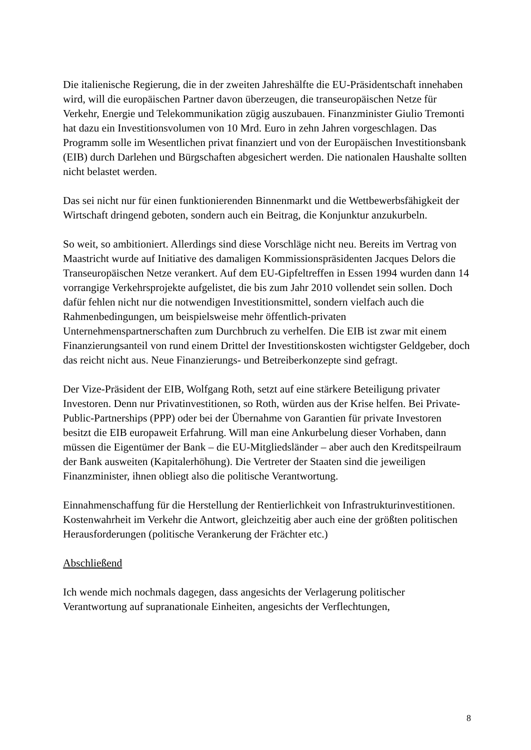Die italienische Regierung, die in der zweiten Jahreshälfte die EU-Präsidentschaft innehaben wird, will die europäischen Partner davon überzeugen, die transeuropäischen Netze für Verkehr, Energie und Telekommunikation zügig auszubauen. Finanzminister Giulio Tremonti hat dazu ein Investitionsvolumen von 10 Mrd. Euro in zehn Jahren vorgeschlagen. Das Programm solle im Wesentlichen privat finanziert und von der Europäischen Investitionsbank (EIB) durch Darlehen und Bürgschaften abgesichert werden. Die nationalen Haushalte sollten nicht belastet werden.
Das sei nicht nur für einen funktionierenden Binnenmarkt und die Wettbewerbsfähigkeit der Wirtschaft dringend geboten, sondern auch ein Beitrag, die Konjunktur anzukurbeln.
So weit, so ambitioniert. Allerdings sind diese Vorschläge nicht neu. Bereits im Vertrag von Maastricht wurde auf Initiative des damaligen Kommissionspräsidenten Jacques Delors die Transeuropäischen Netze verankert. Auf dem EU-Gipfeltreffen in Essen 1994 wurden dann 14 vorrangige Verkehrsprojekte aufgelistet, die bis zum Jahr 2010 vollendet sein sollen. Doch dafür fehlen nicht nur die notwendigen Investitionsmittel, sondern vielfach auch die Rahmenbedingungen, um beispielsweise mehr öffentlich-privaten Unternehmenspartnerschaften zum Durchbruch zu verhelfen. Die EIB ist zwar mit einem Finanzierungsanteil von rund einem Drittel der Investitionskosten wichtigster Geldgeber, doch das reicht nicht aus. Neue Finanzierungs- und Betreiberkonzepte sind gefragt.
Der Vize-Präsident der EIB, Wolfgang Roth, setzt auf eine stärkere Beteiligung privater Investoren. Denn nur Privatinvestitionen, so Roth, würden aus der Krise helfen. Bei Private-Public-Partnerships (PPP) oder bei der Übernahme von Garantien für private Investoren besitzt die EIB europaweit Erfahrung. Will man eine Ankurbelung dieser Vorhaben, dann müssen die Eigentümer der Bank – die EU-Mitgliedsländer – aber auch den Kreditspeilraum der Bank ausweiten (Kapitalerhöhung). Die Vertreter der Staaten sind die jeweiligen Finanzminister, ihnen obliegt also die politische Verantwortung.
Einnahmenschaffung für die Herstellung der Rentierlichkeit von Infrastrukturinvestitionen.
Kostenwahrheit im Verkehr die Antwort, gleichzeitig aber auch eine der größten politischen Herausforderungen (politische Verankerung der Frächter etc.)
Abschließend
Ich wende mich nochmals dagegen, dass angesichts der Verlagerung politischer Verantwortung auf supranationale Einheiten, angesichts der Verflechtungen,
8